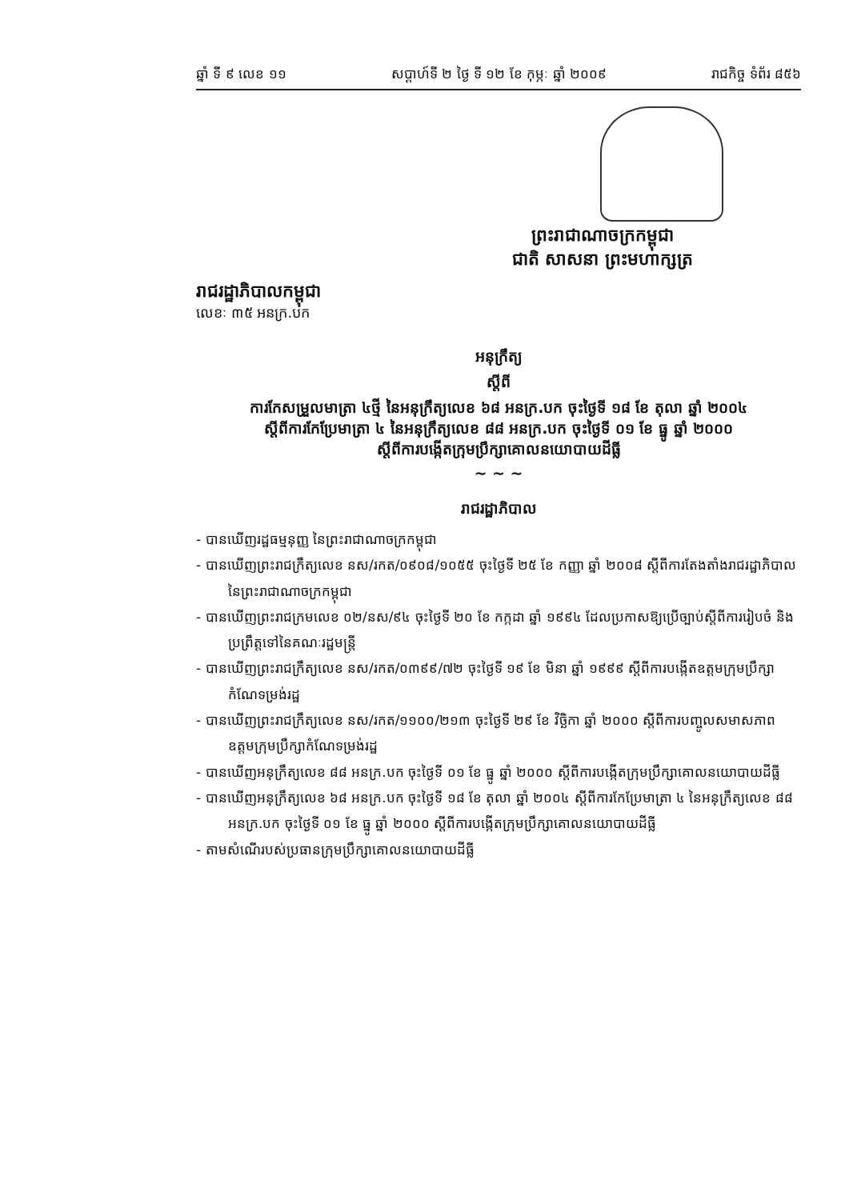ឆ្នាំ ទី ៩ លេខ ១១ សប្តាហ៍ទី ២ ថ្ងៃ ទី ១២ ខែ កុម្ភៈ ឆ្នាំ ២០០៩ រាជកិច្ច ទំព័រ ៨៥៦
ព្រះរាជាណាចក្រកម្ពុជា
ជាតិ សាសនា ព្រះមហាក្សត្រ
រាជរដ្ឋាភិបាលកម្ពុជា
លេខៈ ៣៥ អនក្រ.បក
អនុក្រឹត្យ
ស្តីពី
ការកែសម្រួលមាត្រា ៤ថ្មី នៃអនុក្រឹត្យលេខ ៦៨ អនក្រ.បក ចុះថ្ងៃទី ១៨ ខែ តុលា ឆ្នាំ ២០០៤
ស្តីពីការកែប្រែមាត្រា ៤ នៃអនុក្រឹត្យលេខ ៨៨ អនក្រ.បក ចុះថ្ងៃទី ០១ ខែ ធ្នូ ឆ្នាំ ២០០០
ស្តីពីការបង្កើតក្រុមប្រឹក្សាគោលនយោបាយដីធ្លី
~ ~ ~
រាជរដ្ឋាភិបាល
- បានឃើញរដ្ឋធម្មនុញ្ញ នៃព្រះរាជាណាចក្រកម្ពុជា
- បានឃើញព្រះរាជក្រឹត្យលេខ នស/រកត/០៩០៨/១០៥៥ ចុះថ្ងៃទី ២៥ ខែ កញ្ញា ឆ្នាំ ២០០៨ ស្តីពីការតែងតាំងរាជរដ្ឋាភិបាល នៃព្រះរាជាណាចក្រកម្ពុជា
- បានឃើញព្រះរាជក្រមលេខ ០២/នស/៩៤ ចុះថ្ងៃទី ២០ ខែ កក្កដា ឆ្នាំ ១៩៩៤ ដែលប្រកាសឱ្យប្រើច្បាប់ស្តីពីការរៀបចំ និងប្រព្រឹត្តទៅនៃគណៈរដ្ឋមន្ត្រី
- បានឃើញព្រះរាជក្រឹត្យលេខ នស/រកត/០៣៩៩/៧២ ចុះថ្ងៃទី ១៩ ខែ មិនា ឆ្នាំ ១៩៩៩ ស្តីពីការបង្កើតឧត្តមក្រុមប្រឹក្សាកំណែទម្រង់រដ្ឋ
- បានឃើញព្រះរាជក្រឹត្យលេខ នស/រកត/១១០០/២១៣ ចុះថ្ងៃទី ២៩ ខែ វិច្ឆិកា ឆ្នាំ ២០០០ ស្តីពីការបញ្ចូលសមាសភាពឧត្តមក្រុមប្រឹក្សាកំណែទម្រង់រដ្ឋ
- បានឃើញអនុក្រឹត្យលេខ ៨៨ អនក្រ.បក ចុះថ្ងៃទី ០១ ខែ ធ្នូ ឆ្នាំ ២០០០ ស្តីពីការបង្កើតក្រុមប្រឹក្សាគោលនយោបាយដីធ្លី
- បានឃើញអនុក្រឹត្យលេខ ៦៨ អនក្រ.បក ចុះថ្ងៃទី ១៨ ខែ តុលា ឆ្នាំ ២០០៤ ស្តីពីការកែប្រែមាត្រា ៤ នៃអនុក្រឹត្យលេខ ៨៨ អនក្រ.បក ចុះថ្ងៃទី ០១ ខែ ធ្នូ ឆ្នាំ ២០០០ ស្តីពីការបង្កើតក្រុមប្រឹក្សាគោលនយោបាយដីធ្លី
- តាមសំណើរបស់ប្រធានក្រុមប្រឹក្សាគោលនយោបាយដីធ្លី